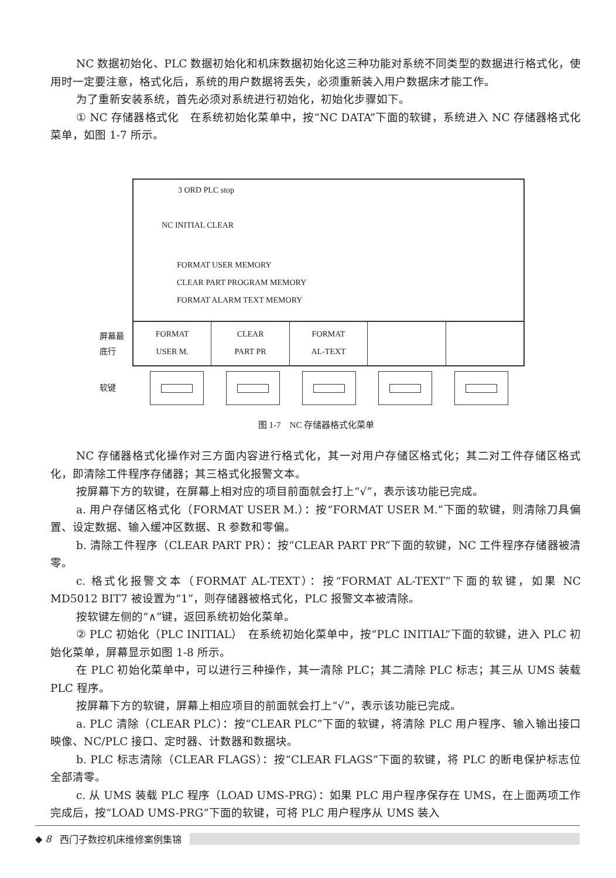NC 数据初始化、PLC 数据初始化和机床数据初始化这三种功能对系统不同类型的数据进行格式化，使用时一定要注意，格式化后，系统的用户数据将丢失，必须重新装入用户数据床才能工作。
为了重新安装系统，首先必须对系统进行初始化，初始化步骤如下。
① NC 存储器格式化　在系统初始化菜单中，按“NC DATA”下面的软键，系统进入 NC 存储器格式化菜单，如图 1-7 所示。
3 ORD PLC stop
NC INITIAL CLEAR
FORMAT USER MEMORY
CLEAR PART PROGRAM MEMORY
FORMAT ALARM TEXT MEMORY
屏幕最
底行
FORMAT
USER M.
CLEAR
PART PR
FORMAT
AL-TEXT
软键
图 1-7　NC 存储器格式化菜单
NC 存储器格式化操作对三方面内容进行格式化，其一对用户存储区格式化；其二对工件存储区格式化，即清除工件程序存储器；其三格式化报警文本。
按屏幕下方的软键，在屏幕上相对应的项目前面就会打上“√”，表示该功能已完成。
a. 用户存储区格式化（FORMAT USER M.）：按“FORMAT USER M.”下面的软键，则清除刀具偏置、设定数据、输入缓冲区数据、R 参数和零偏。
b. 清除工件程序（CLEAR PART PR）：按“CLEAR PART PR”下面的软键，NC 工件程序存储器被清零。
c. 格式化报警文本（FORMAT AL-TEXT）：按“FORMAT AL-TEXT”下面的软键，如果 NC MD5012 BIT7 被设置为“1”，则存储器被格式化，PLC 报警文本被清除。
按软键左侧的“∧”键，返回系统初始化菜单。
② PLC 初始化（PLC INITIAL）　在系统初始化菜单中，按“PLC INITIAL”下面的软键，进入 PLC 初始化菜单，屏幕显示如图 1-8 所示。
在 PLC 初始化菜单中，可以进行三种操作，其一清除 PLC；其二清除 PLC 标志；其三从 UMS 装载 PLC 程序。
按屏幕下方的软键，屏幕上相应项目的前面就会打上“√”，表示该功能已完成。
a. PLC 清除（CLEAR PLC）：按“CLEAR PLC”下面的软键，将清除 PLC 用户程序、输入输出接口映像、NC/PLC 接口、定时器、计数器和数据块。
b. PLC 标志清除（CLEAR FLAGS）：按“CLEAR FLAGS”下面的软键，将 PLC 的断电保护标志位全部清零。
c. 从 UMS 装载 PLC 程序（LOAD UMS-PRG）：如果 PLC 用户程序保存在 UMS，在上面两项工作完成后，按“LOAD UMS-PRG”下面的软键，可将 PLC 用户程序从 UMS 装入
◆ 8 西门子数控机床维修案例集锦